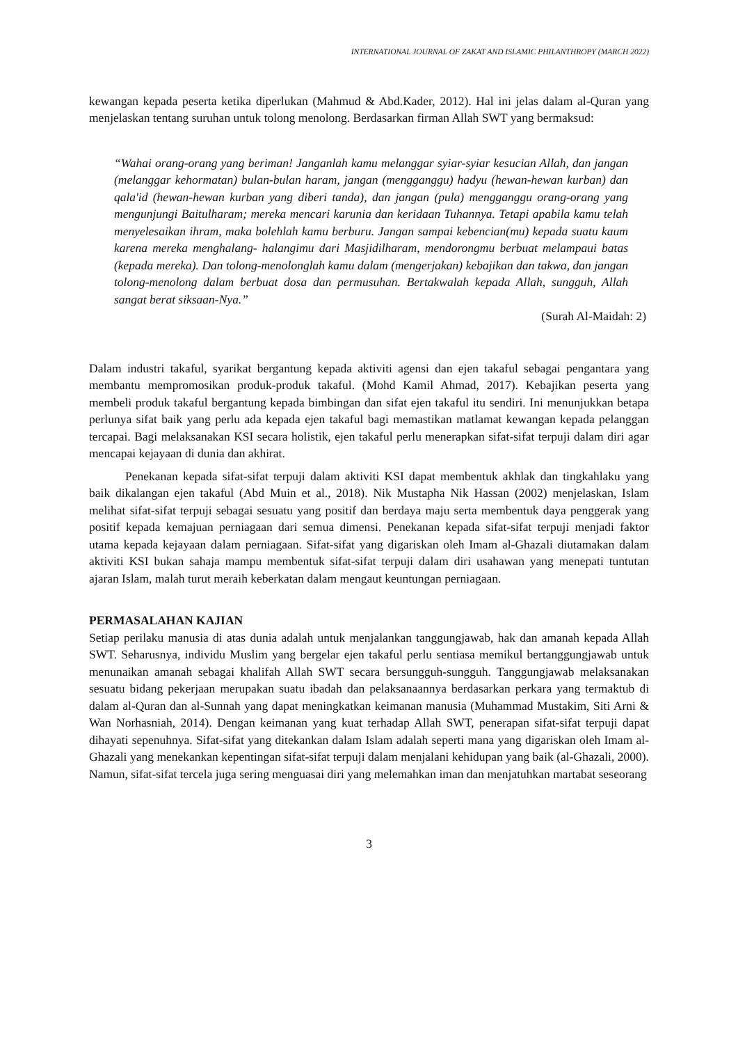INTERNATIONAL JOURNAL OF ZAKAT AND ISLAMIC PHILANTHROPY (MARCH 2022)
kewangan kepada peserta ketika diperlukan (Mahmud & Abd.Kader, 2012). Hal ini jelas dalam al-Quran yang menjelaskan tentang suruhan untuk tolong menolong. Berdasarkan firman Allah SWT yang bermaksud:
“Wahai orang-orang yang beriman! Janganlah kamu melanggar syiar-syiar kesucian Allah, dan jangan (melanggar kehormatan) bulan-bulan haram, jangan (mengganggu) hadyu (hewan-hewan kurban) dan qala'id (hewan-hewan kurban yang diberi tanda), dan jangan (pula) mengganggu orang-orang yang mengunjungi Baitulharam; mereka mencari karunia dan keridaan Tuhannya. Tetapi apabila kamu telah menyelesaikan ihram, maka bolehlah kamu berburu. Jangan sampai kebencian(mu) kepada suatu kaum karena mereka menghalang- halangimu dari Masjidilharam, mendorongmu berbuat melampaui batas (kepada mereka). Dan tolong-menolonglah kamu dalam (mengerjakan) kebajikan dan takwa, dan jangan tolong-menolong dalam berbuat dosa dan permusuhan. Bertakwalah kepada Allah, sungguh, Allah sangat berat siksaan-Nya.”
(Surah Al-Maidah: 2)
Dalam industri takaful, syarikat bergantung kepada aktiviti agensi dan ejen takaful sebagai pengantara yang membantu mempromosikan produk-produk takaful. (Mohd Kamil Ahmad, 2017). Kebajikan peserta yang membeli produk takaful bergantung kepada bimbingan dan sifat ejen takaful itu sendiri. Ini menunjukkan betapa perlunya sifat baik yang perlu ada kepada ejen takaful bagi memastikan matlamat kewangan kepada pelanggan tercapai. Bagi melaksanakan KSI secara holistik, ejen takaful perlu menerapkan sifat-sifat terpuji dalam diri agar mencapai kejayaan di dunia dan akhirat.
Penekanan kepada sifat-sifat terpuji dalam aktiviti KSI dapat membentuk akhlak dan tingkahlaku yang baik dikalangan ejen takaful (Abd Muin et al., 2018). Nik Mustapha Nik Hassan (2002) menjelaskan, Islam melihat sifat-sifat terpuji sebagai sesuatu yang positif dan berdaya maju serta membentuk daya penggerak yang positif kepada kemajuan perniagaan dari semua dimensi. Penekanan kepada sifat-sifat terpuji menjadi faktor utama kepada kejayaan dalam perniagaan. Sifat-sifat yang digariskan oleh Imam al-Ghazali diutamakan dalam aktiviti KSI bukan sahaja mampu membentuk sifat-sifat terpuji dalam diri usahawan yang menepati tuntutan ajaran Islam, malah turut meraih keberkatan dalam mengaut keuntungan perniagaan.
PERMASALAHAN KAJIAN
Setiap perilaku manusia di atas dunia adalah untuk menjalankan tanggungjawab, hak dan amanah kepada Allah SWT. Seharusnya, individu Muslim yang bergelar ejen takaful perlu sentiasa memikul bertanggungjawab untuk menunaikan amanah sebagai khalifah Allah SWT secara bersungguh-sungguh. Tanggungjawab melaksanakan sesuatu bidang pekerjaan merupakan suatu ibadah dan pelaksanaannya berdasarkan perkara yang termaktub di dalam al-Quran dan al-Sunnah yang dapat meningkatkan keimanan manusia (Muhammad Mustakim, Siti Arni & Wan Norhasniah, 2014). Dengan keimanan yang kuat terhadap Allah SWT, penerapan sifat-sifat terpuji dapat dihayati sepenuhnya. Sifat-sifat yang ditekankan dalam Islam adalah seperti mana yang digariskan oleh Imam al-Ghazali yang menekankan kepentingan sifat-sifat terpuji dalam menjalani kehidupan yang baik (al-Ghazali, 2000). Namun, sifat-sifat tercela juga sering menguasai diri yang melemahkan iman dan menjatuhkan martabat seseorang
3